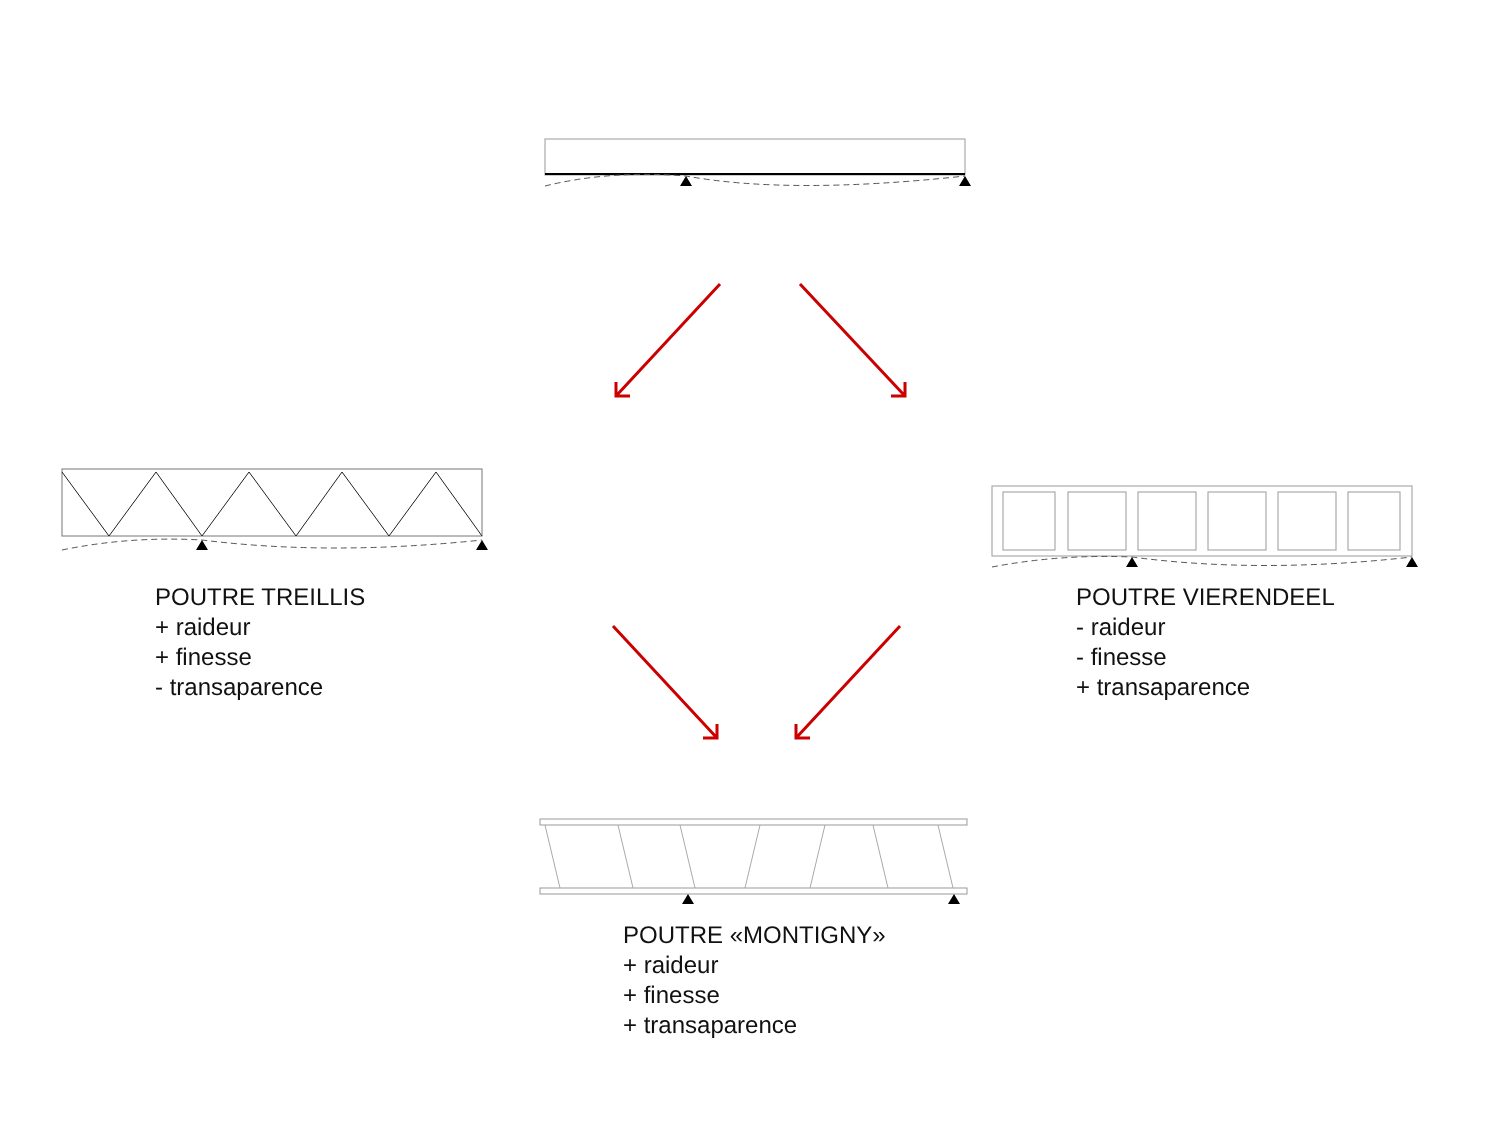POUTRE TREILLIS
+ raideur
+ finesse
- transaparence
POUTRE VIERENDEEL
- raideur
- finesse
+ transaparence
POUTRE «MONTIGNY»
+ raideur
+ finesse
+ transaparence